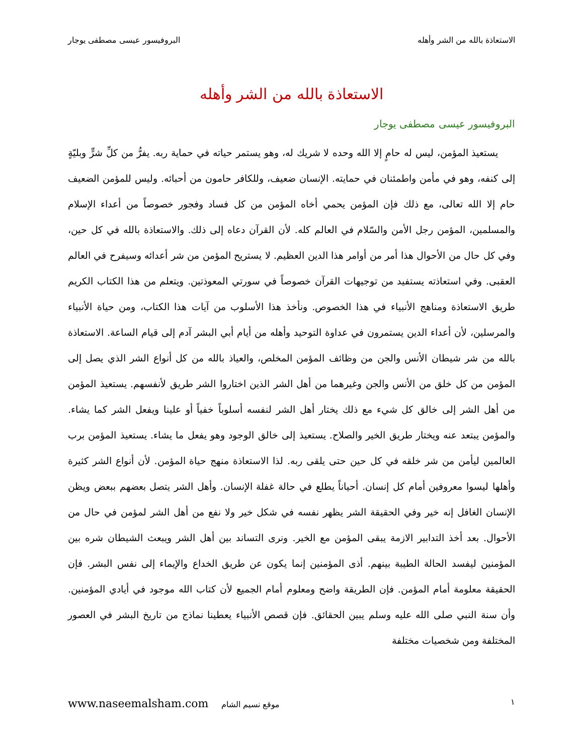الاستعاذة بالله من الشر وأهله البروفيسور عيسى مصطفى يوجار
الاستعاذة بالله من الشر وأهله
البروفيسور عيسى مصطفى يوجار
يستعيذ المؤمن، ليس له حامٍ إلا الله وحده لا شريك له، وهو يستمر حياته في حماية ربه. يفرُّ من كلِّ شرٍّ وبليّةٍ إلى كنفه، وهو في مأمن واطمئنان في حمايته. الإنسان ضعيف، وللكافر حامون من أحبائه. وليس للمؤمن الضعيف حام إلا الله تعالى، مع ذلك فإن المؤمن يحمي أخاه المؤمن من كل فساد وفجور خصوصاً من أعداء الإسلام والمسلمين، المؤمن رجل الأمن والسّلام في العالم كله. لأن القرآن دعاه إلى ذلك. والاستعاذة بالله في كل حين، وفي كل حال من الأحوال هذا أمر من أوامر هذا الدين العظيم. لا يستريح المؤمن من شر أعدائه وسيفرح في العالم العقبى. وفي استعاذته يستفيد من توجيهات القرآن خصوصاً في سورتي المعوذتين. ويتعلم من هذا الكتاب الكريم طريق الاستعاذة ومناهج الأنبياء في هذا الخصوص. ونأخذ هذا الأسلوب من آيات هذا الكتاب، ومن حياة الأنبياء والمرسلين، لأن أعداء الدين يستمرون في عداوة التوحيد وأهله من أيام أبي البشر آدم إلى قيام الساعة. الاستعاذة بالله من شر شيطان الأنس والجن من وظائف المؤمن المخلص، والعياذ بالله من كل أنواع الشر الذي يصل إلى المؤمن من كل خلق من الأنس والجن وغيرهما من أهل الشر الذين اختاروا الشر طريق لأنفسهم. يستعيذ المؤمن من أهل الشر إلى خالق كل شيء مع ذلك يختار أهل الشر لنفسه أسلوباً خفياً أو علينا ويفعل الشر كما يشاء. والمؤمن يبتعد عنه ويختار طريق الخير والصلاح. يستعيذ إلى خالق الوجود وهو يفعل ما يشاء. يستعيذ المؤمن برب العالمين ليأمن من شر خلقه في كل حين حتى يلقى ربه. لذا الاستعاذة منهج حياة المؤمن. لأن أنواع الشر كثيرة وأهلها ليسوا معروفين أمام كل إنسان. أحياناً يطلع في حالة غفلة الإنسان. وأهل الشر يتصل بعضهم ببعض ويظن الإنسان الغافل إنه خير وفي الحقيقة الشر يظهر نفسه في شكل خير ولا نفع من أهل الشر لمؤمن في حال من الأحوال. بعد أخذ التدابير الازمة يبقى المؤمن مع الخير. ونرى التساند بين أهل الشر ويبعث الشيطان شره بين المؤمنين ليفسد الحالة الطيبة بينهم. أذى المؤمنين إنما يكون عن طريق الخداع والإيماء إلى نفس البشر. فإن الحقيقة معلومة أمام المؤمن. فإن الطريقة واضح ومعلوم أمام الجميع لأن كتاب الله موجود في أيادي المؤمنين. وأن سنة النبي صلى الله عليه وسلم يبين الحقائق. فإن قصص الأنبياء يعطينا نماذج من تاريخ البشر في العصور المختلفة ومن شخصيات مختلفة
١ موقع نسيم الشام www.naseemalsham.com